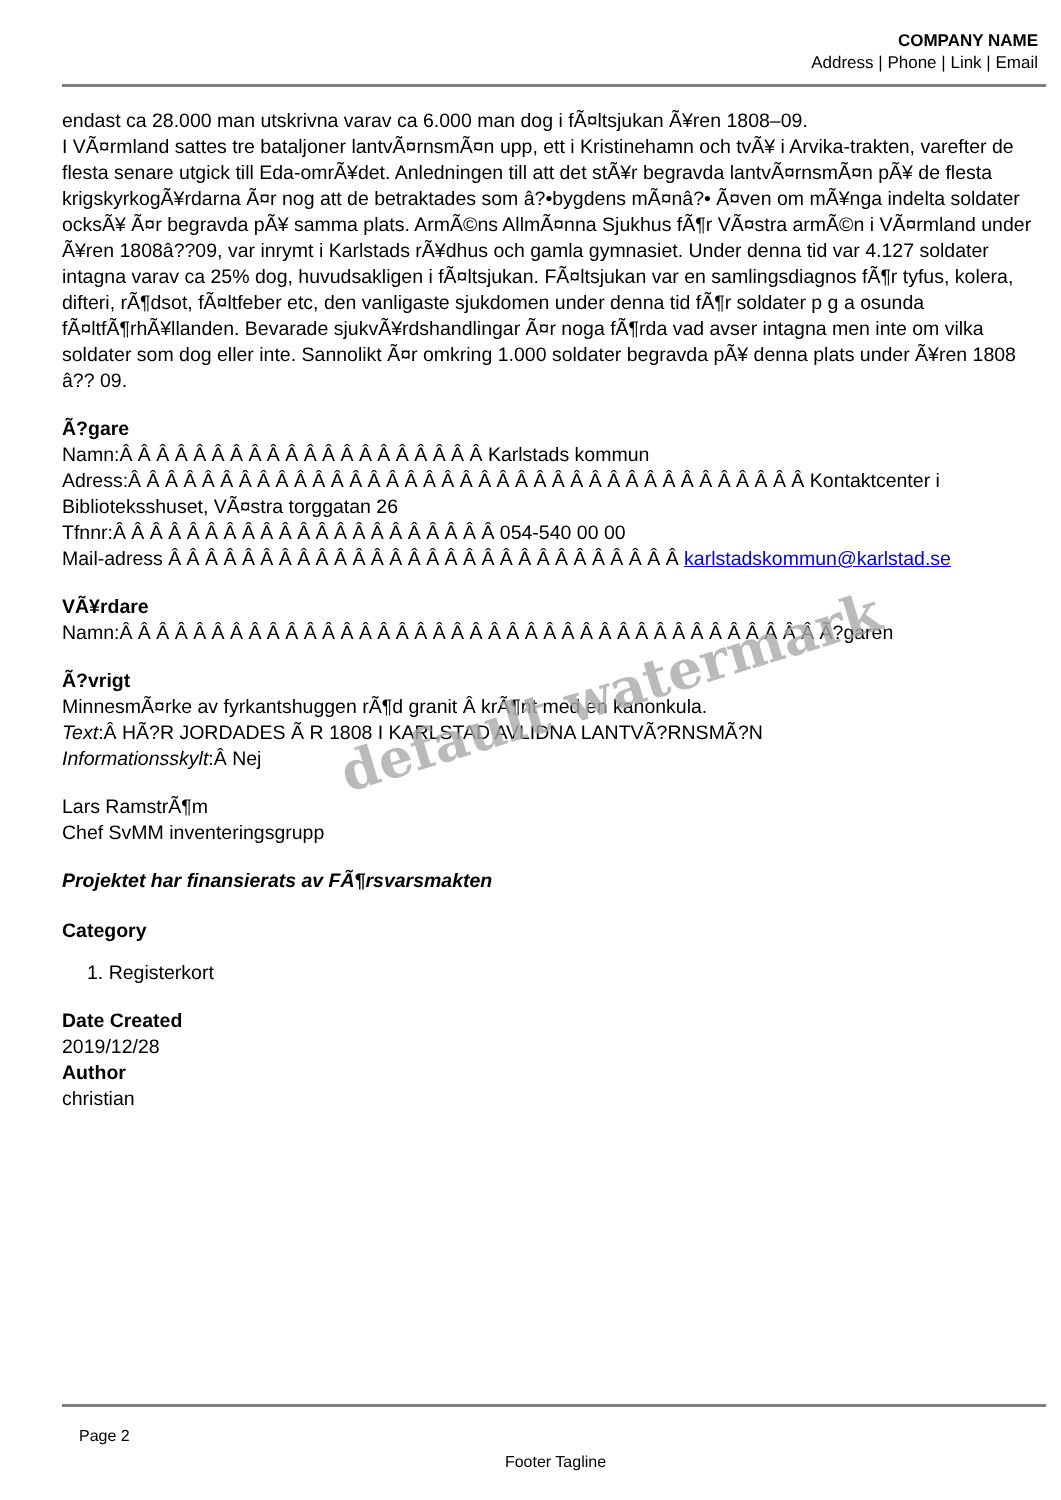COMPANY NAME
Address | Phone | Link | Email
endast ca 28.000 man utskrivna varav ca 6.000 man dog i fÃ¤ltsjukan Ã¥ren 1808–09.
I VÃ¤rmland sattes tre bataljoner lantvÃ¤rnsmÃ¤n upp, ett i Kristinehamn och tvÃ¥ i Arvika-trakten, varefter de flesta senare utgick till Eda-omrÃ¥det. Anledningen till att det stÃ¥r begravda lantvÃ¤rnsmÃ¤n pÃ¥ de flesta krigskyrkogÃ¥rdarna Ã¤r nog att de betraktades som â?•bygdens mÃ¤nâ?• Ã¤ven om mÃ¥nga indelta soldater ocksÃ¥ Ã¤r begravda pÃ¥ samma plats. ArmÃ©ns AllmÃ¤nna Sjukhus fÃ¶r VÃ¤stra armÃ©n i VÃ¤rmland under Ã¥ren 1808â??09, var inrymt i Karlstads rÃ¥dhus och gamla gymnasiet. Under denna tid var 4.127 soldater intagna varav ca 25% dog, huvudsakligen i fÃ¤ltsjukan. FÃ¤ltsjukan var en samlingsdiagnos fÃ¶r tyfus, kolera, difteri, rÃ¶dsot, fÃ¤ltfeber etc, den vanligaste sjukdomen under denna tid fÃ¶r soldater p g a osunda fÃ¤ltfÃ¶rhÃ¥llanden. Bevarade sjukvÃ¥rdshandlingar Ã¤r noga fÃ¶rda vad avser intagna men inte om vilka soldater som dog eller inte. Sannolikt Ã¤r omkring 1.000 soldater begravda pÃ¥ denna plats under Ã¥ren 1808 â?? 09.
Ã?gare
Namn:Â Â Â Â Â Â Â Â Â Â Â Â Â Â Â Â Â Â Â Â Karlstads kommun
Adress:Â Â Â Â Â Â Â Â Â Â Â Â Â Â Â Â Â Â Â Â Â Â Â Â Â Â Â Â Â Â Â Â Â Â Â Â Â Kontaktcenter i Biblioteksshuset, VÃ¤stra torggatan 26
Tfnnr:Â Â Â Â Â Â Â Â Â Â Â Â Â Â Â Â Â Â Â Â Â 054-540 00 00
Mail-adress Â Â Â Â Â Â Â Â Â Â Â Â Â Â Â Â Â Â Â Â Â Â Â Â Â Â Â Â karlstadskommun@karlstad.se
VÃ¥rdare
Namn:Â Â Â Â Â Â Â Â Â Â Â Â Â Â Â Â Â Â Â Â Â Â Â Â Â Â Â Â Â Â Â Â Â Â Â Â Â Â Ã?garen
Ã?vrigt
MinnesmÃ¤rke av fyrkantshuggen rÃ¶d granit Â krÃ¶nt med en kanonkula.
Text:Â HÃ?R JORDADES Ã R 1808 I KARLSTAD AVLIDNA LANTVÃ?RNSMÃ?N
Informationsskylt:Â Nej
Lars RamstrÃ¶m
Chef SvMM inventeringsgrupp
Projektet har finansierats av FÃ¶rsvarsmakten
Category
1. Registerkort
Date Created
2019/12/28
Author
christian
default watermark
Page 2
Footer Tagline